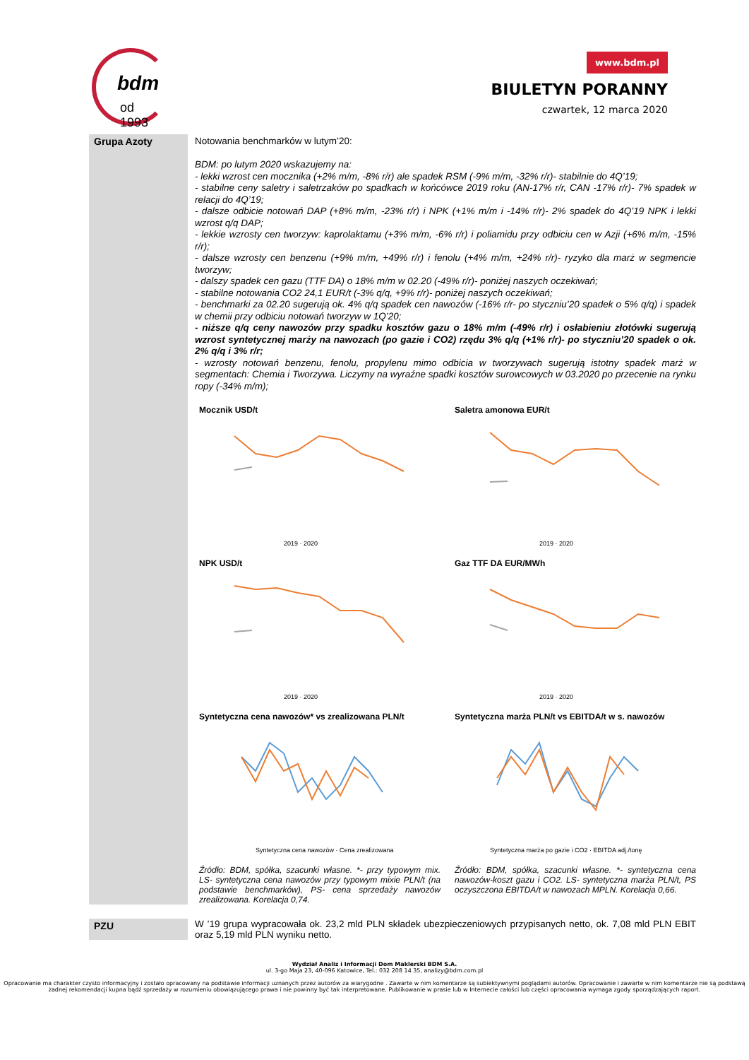bdm
od 1993
www.bdm.pl
BIULETYN PORANNY
czwartek, 12 marca 2020
Grupa Azoty Notowania benchmarków w lutym’20:
BDM: po lutym 2020 wskazujemy na:
- lekki wzrost cen mocznika (+2% m/m, -8% r/r) ale spadek RSM (-9% m/m, -32% r/r)- stabilnie do 4Q’19;
- stabilne ceny saletry i saletrzaków po spadkach w końcówce 2019 roku (AN-17% r/r, CAN -17% r/r)- 7% spadek w relacji do 4Q’19;
- dalsze odbicie notowań DAP (+8% m/m, -23% r/r) i NPK (+1% m/m i -14% r/r)- 2% spadek do 4Q’19 NPK i lekki wzrost q/q DAP;
- lekkie wzrosty cen tworzyw: kaprolaktamu (+3% m/m, -6% r/r) i poliamidu przy odbiciu cen w Azji (+6% m/m, -15% r/r);
- dalsze wzrosty cen benzenu (+9% m/m, +49% r/r) i fenolu (+4% m/m, +24% r/r)- ryzyko dla marż w segmencie tworzyw;
- dalszy spadek cen gazu (TTF DA) o 18% m/m w 02.20 (-49% r/r)- poniżej naszych oczekiwań;
- stabilne notowania CO2 24,1 EUR/t (-3% q/q, +9% r/r)- poniżej naszych oczekiwań;
- benchmarki za 02.20 sugerują ok. 4% q/q spadek cen nawozów (-16% r/r- po styczniu’20 spadek o 5% q/q) i spadek w chemii przy odbiciu notowań tworzyw w 1Q’20;
- niższe q/q ceny nawozów przy spadku kosztów gazu o 18% m/m (-49% r/r) i osłabieniu złotówki sugerują wzrost syntetycznej marży na nawozach (po gazie i CO2) rzędu 3% q/q (+1% r/r)- po styczniu’20 spadek o ok. 2% q/q i 3% r/r;
- wzrosty notowań benzenu, fenolu, propylenu mimo odbicia w tworzywach sugerują istotny spadek marż w segmentach: Chemia i Tworzywa. Liczymy na wyraźne spadki kosztów surowcowych w 03.2020 po przecenie na rynku ropy (-34% m/m);
Mocznik USD/t
2019 · 2020
Saletra amonowa EUR/t
2019 · 2020
NPK USD/t
2019 · 2020
Gaz TTF DA EUR/MWh
2019 · 2020
Syntetyczna cena nawozów* vs zrealizowana PLN/t
Syntetyczna cena nawozów · Cena zrealizowana
Syntetyczna marża PLN/t vs EBITDA/t w s. nawozów
Syntetyczna marża po gazie i CO2 · EBITDA adj./tonę
Źródło: BDM, spółka, szacunki własne. *- przy typowym mix. LS- syntetyczna cena nawozów przy typowym mixie PLN/t (na podstawie benchmarków), PS- cena sprzedaży nawozów zrealizowana. Korelacja 0,74.
Źródło: BDM, spółka, szacunki własne. *- syntetyczna cena nawozów-koszt gazu i CO2. LS- syntetyczna marża PLN/t, PS oczyszczona EBITDA/t w nawozach MPLN. Korelacja 0,66.
PZU W ’19 grupa wypracowała ok. 23,2 mld PLN składek ubezpieczeniowych przypisanych netto, ok. 7,08 mld PLN EBIT oraz 5,19 mld PLN wyniku netto.
Wydział Analiz i Informacji Dom Maklerski BDM S.A.
ul. 3-go Maja 23, 40-096 Katowice, Tel.: 032 208 14 35, analizy@bdm.com.pl
Opracowanie ma charakter czysto informacyjny i zostało opracowany na podstawie informacji uznanych przez autorów za wiarygodne . Zawarte w nim komentarze są subiektywnymi poglądami autorów. Opracowanie i zawarte w nim komentarze nie są podstawą żadnej rekomendacji kupna bądź sprzedaży w rozumieniu obowiązującego prawa i nie powinny być tak interpretowane. Publikowanie w prasie lub w Internecie całości lub części opracowania wymaga zgody sporządzających raport.